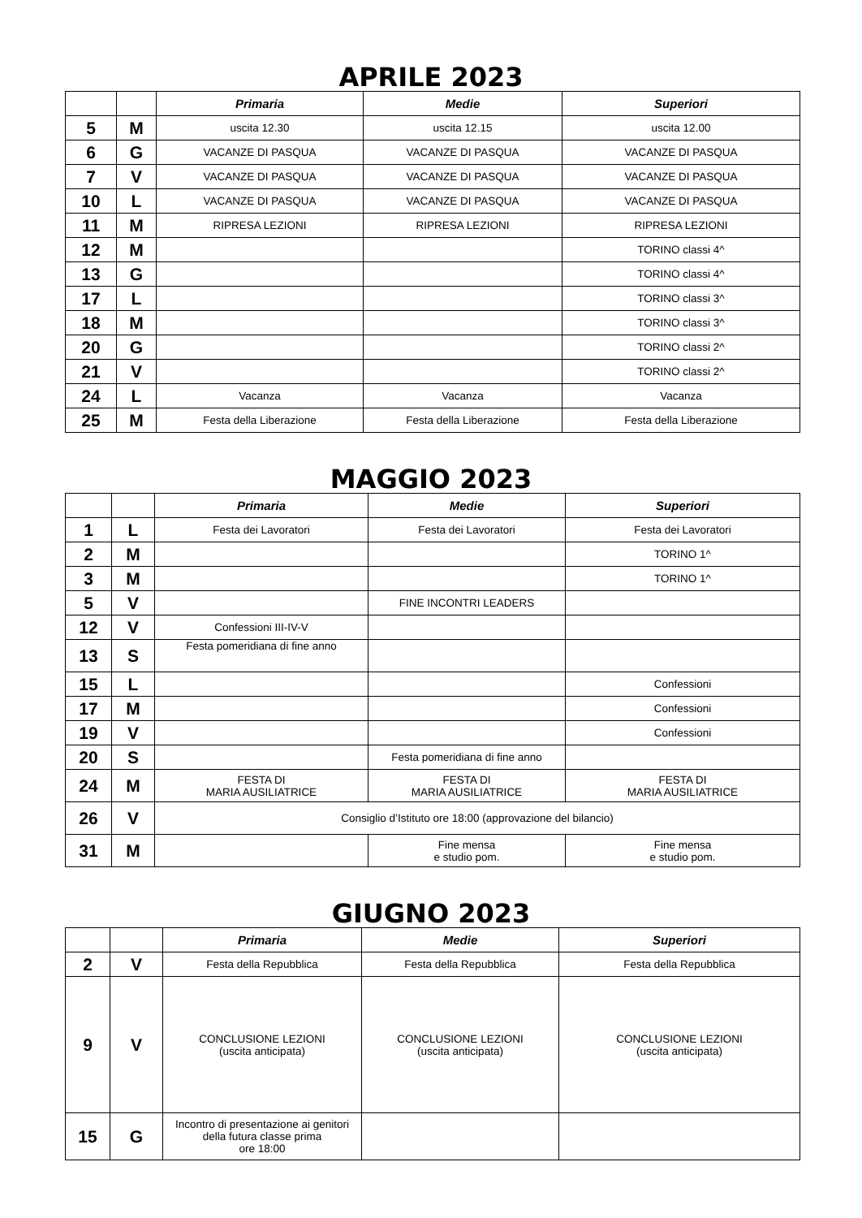APRILE 2023
| | | Primaria | Medie | Superiori |
| --- | --- | --- | --- | --- |
| 5 | M | uscita 12.30 | uscita 12.15 | uscita 12.00 |
| 6 | G | VACANZE DI PASQUA | VACANZE DI PASQUA | VACANZE DI PASQUA |
| 7 | V | VACANZE DI PASQUA | VACANZE DI PASQUA | VACANZE DI PASQUA |
| 10 | L | VACANZE DI PASQUA | VACANZE DI PASQUA | VACANZE DI PASQUA |
| 11 | M | RIPRESA LEZIONI | RIPRESA LEZIONI | RIPRESA LEZIONI |
| 12 | M | | | TORINO classi 4^ |
| 13 | G | | | TORINO classi 4^ |
| 17 | L | | | TORINO classi 3^ |
| 18 | M | | | TORINO classi 3^ |
| 20 | G | | | TORINO classi 2^ |
| 21 | V | | | TORINO classi 2^ |
| 24 | L | Vacanza | Vacanza | Vacanza |
| 25 | M | Festa della Liberazione | Festa della Liberazione | Festa della Liberazione |
MAGGIO 2023
| | | Primaria | Medie | Superiori |
| --- | --- | --- | --- | --- |
| 1 | L | Festa dei Lavoratori | Festa dei Lavoratori | Festa dei Lavoratori |
| 2 | M | | | TORINO 1^ |
| 3 | M | | | TORINO 1^ |
| 5 | V | | FINE INCONTRI LEADERS | |
| 12 | V | Confessioni III-IV-V | | |
| 13 | S | Festa pomeridiana di fine anno | | |
| 15 | L | | | Confessioni |
| 17 | M | | | Confessioni |
| 19 | V | | | Confessioni |
| 20 | S | | Festa pomeridiana di fine anno | |
| 24 | M | FESTA DI MARIA AUSILIATRICE | FESTA DI MARIA AUSILIATRICE | FESTA DI MARIA AUSILIATRICE |
| 26 | V | Consiglio d’Istituto ore 18:00 (approvazione del bilancio) | | |
| 31 | M | | Fine mensa e studio pom. | Fine mensa e studio pom. |
GIUGNO 2023
| | | Primaria | Medie | Superiori |
| --- | --- | --- | --- | --- |
| 2 | V | Festa della Repubblica | Festa della Repubblica | Festa della Repubblica |
| 9 | V | CONCLUSIONE LEZIONI (uscita anticipata) | CONCLUSIONE LEZIONI (uscita anticipata) | CONCLUSIONE LEZIONI (uscita anticipata) |
| 15 | G | Incontro di presentazione ai genitori della futura classe prima ore 18:00 | | |